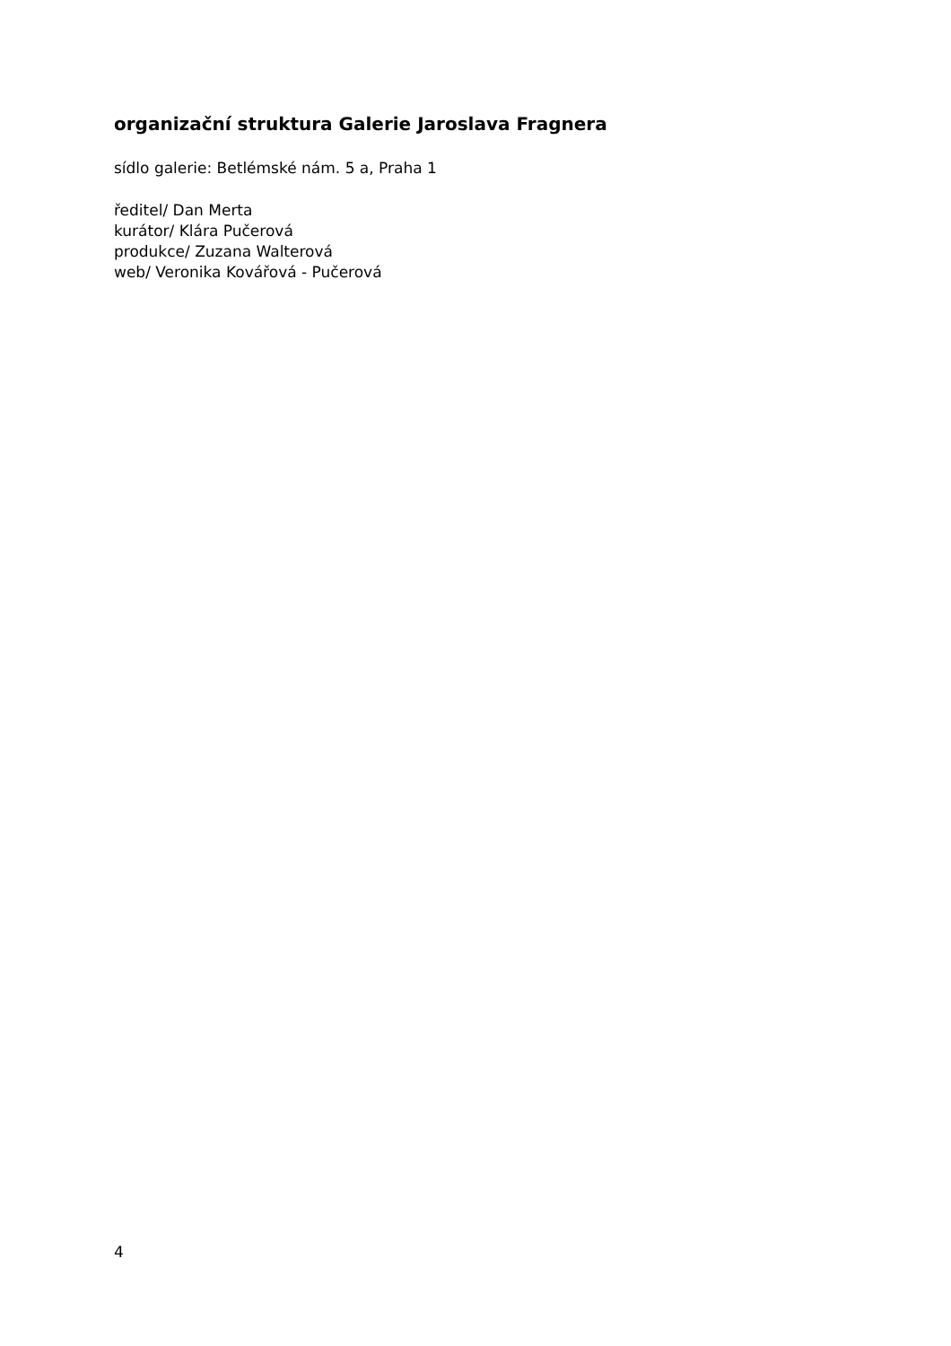organizační struktura Galerie Jaroslava Fragnera
sídlo galerie: Betlémské nám. 5 a, Praha 1
ředitel/ Dan Merta
kurátor/ Klára Pučerová
produkce/ Zuzana Walterová
web/ Veronika Kovářová - Pučerová
4